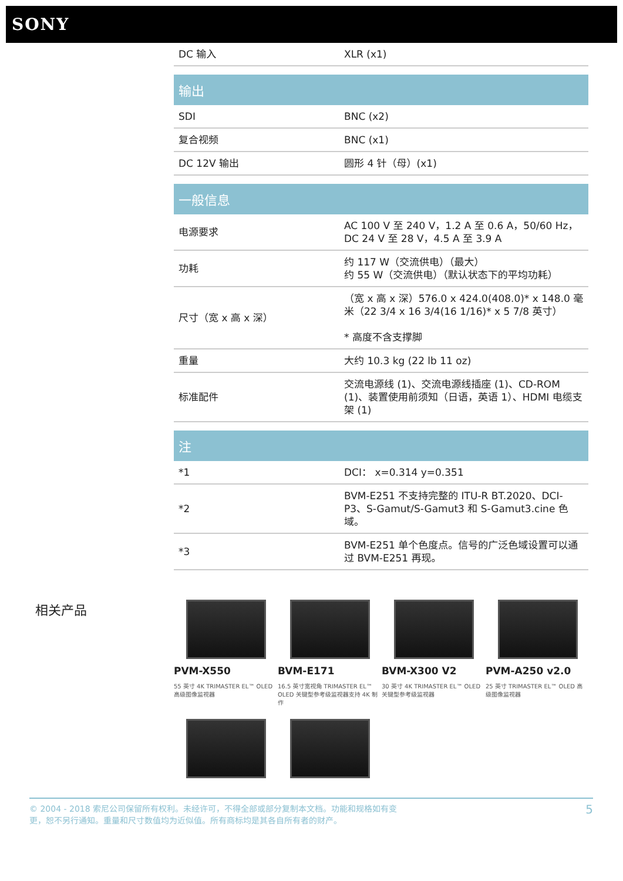SONY
| DC 输入 | XLR (x1) |
| 输出 | |
| SDI | BNC (x2) |
| 复合视频 | BNC (x1) |
| DC 12V 输出 | 圆形 4 针（母）(x1) |
| 一般信息 | |
| 电源要求 | AC 100 V 至 240 V，1.2 A 至 0.6 A，50/60 Hz，DC 24 V 至 28 V，4.5 A 至 3.9 A |
| 功耗 | 约 117 W（交流供电）（最大） 约 55 W（交流供电）（默认状态下的平均功耗） |
| 尺寸（宽 x 高 x 深） | （宽 x 高 x 深）576.0 x 424.0(408.0)* x 148.0 毫米（22 3/4 x 16 3/4(16 1/16)* x 5 7/8 英寸） * 高度不含支撑脚 |
| 重量 | 大约 10.3 kg (22 lb 11 oz) |
| 标准配件 | 交流电源线 (1)、交流电源线插座 (1)、CD-ROM (1)、装置使用前须知（日语，英语 1）、HDMI 电缆支架 (1) |
| 注 | |
| *1 | DCI： x=0.314 y=0.351 |
| *2 | BVM-E251 不支持完整的 ITU-R BT.2020、DCI-P3、S-Gamut/S-Gamut3 和 S-Gamut3.cine 色域。 |
| *3 | BVM-E251 单个色度点。信号的广泛色域设置可以通过 BVM-E251 再现。 |
相关产品
PVM-X550
55 英寸 4K TRIMASTER EL™ OLED 高级图像监视器
BVM-E171
16.5 英寸宽视角 TRIMASTER EL™ OLED 关键型参考级监视器支持 4K 制作
BVM-X300 V2
30 英寸 4K TRIMASTER EL™ OLED 关键型参考级监视器
PVM-A250 v2.0
25 英寸 TRIMASTER EL™ OLED 高级图像监视器
© 2004 - 2018 索尼公司保留所有权利。未经许可，不得全部或部分复制本文档。功能和规格如有变
更，恕不另行通知。重量和尺寸数值均为近似值。所有商标均是其各自所有者的财产。
5